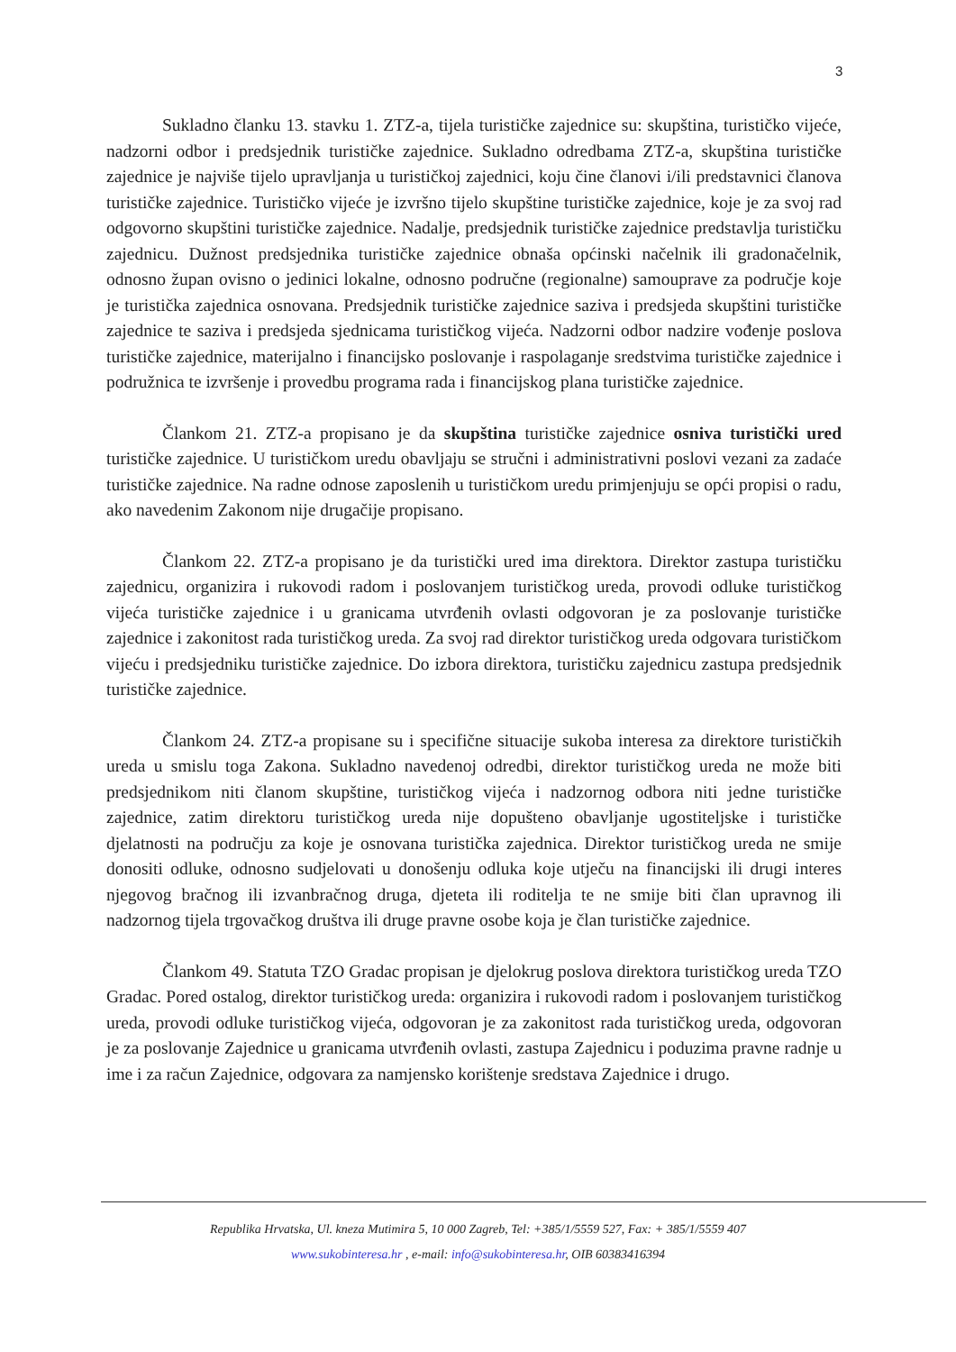3
Sukladno članku 13. stavku 1. ZTZ-a, tijela turističke zajednice su: skupština, turističko vijeće, nadzorni odbor i predsjednik turističke zajednice. Sukladno odredbama ZTZ-a, skupština turističke zajednice je najviše tijelo upravljanja u turističkoj zajednici, koju čine članovi i/ili predstavnici članova turističke zajednice. Turističko vijeće je izvršno tijelo skupštine turističke zajednice, koje je za svoj rad odgovorno skupštini turističke zajednice. Nadalje, predsjednik turističke zajednice predstavlja turističku zajednicu. Dužnost predsjednika turističke zajednice obnaša općinski načelnik ili gradonačelnik, odnosno župan ovisno o jedinici lokalne, odnosno područne (regionalne) samouprave za područje koje je turistička zajednica osnovana. Predsjednik turističke zajednice saziva i predsjeda skupštini turističke zajednice te saziva i predsjeda sjednicama turističkog vijeća. Nadzorni odbor nadzire vođenje poslova turističke zajednice, materijalno i financijsko poslovanje i raspolaganje sredstvima turističke zajednice i podružnica te izvršenje i provedbu programa rada i financijskog plana turističke zajednice.
Člankom 21. ZTZ-a propisano je da skupština turističke zajednice osniva turistički ured turističke zajednice. U turističkom uredu obavljaju se stručni i administrativni poslovi vezani za zadaće turističke zajednice. Na radne odnose zaposlenih u turističkom uredu primjenjuju se opći propisi o radu, ako navedenim Zakonom nije drugačije propisano.
Člankom 22. ZTZ-a propisano je da turistički ured ima direktora. Direktor zastupa turističku zajednicu, organizira i rukovodi radom i poslovanjem turističkog ureda, provodi odluke turističkog vijeća turističke zajednice i u granicama utvrđenih ovlasti odgovoran je za poslovanje turističke zajednice i zakonitost rada turističkog ureda. Za svoj rad direktor turističkog ureda odgovara turističkom vijeću i predsjedniku turističke zajednice. Do izbora direktora, turističku zajednicu zastupa predsjednik turističke zajednice.
Člankom 24. ZTZ-a propisane su i specifične situacije sukoba interesa za direktore turističkih ureda u smislu toga Zakona. Sukladno navedenoj odredbi, direktor turističkog ureda ne može biti predsjednikom niti članom skupštine, turističkog vijeća i nadzornog odbora niti jedne turističke zajednice, zatim direktoru turističkog ureda nije dopušteno obavljanje ugostiteljske i turističke djelatnosti na području za koje je osnovana turistička zajednica. Direktor turističkog ureda ne smije donositi odluke, odnosno sudjelovati u donošenju odluka koje utječu na financijski ili drugi interes njegovog bračnog ili izvanbračnog druga, djeteta ili roditelja te ne smije biti član upravnog ili nadzornog tijela trgovačkog društva ili druge pravne osobe koja je član turističke zajednice.
Člankom 49. Statuta TZO Gradac propisan je djelokrug poslova direktora turističkog ureda TZO Gradac. Pored ostalog, direktor turističkog ureda: organizira i rukovodi radom i poslovanjem turističkog ureda, provodi odluke turističkog vijeća, odgovoran je za zakonitost rada turističkog ureda, odgovoran je za poslovanje Zajednice u granicama utvrđenih ovlasti, zastupa Zajednicu i poduzima pravne radnje u ime i za račun Zajednice, odgovara za namjensko korištenje sredstava Zajednice i drugo.
Republika Hrvatska, Ul. kneza Mutimira 5, 10 000 Zagreb, Tel: +385/1/5559 527, Fax: + 385/1/5559 407
www.sukobinteresa.hr , e-mail: info@sukobinteresa.hr, OIB 60383416394